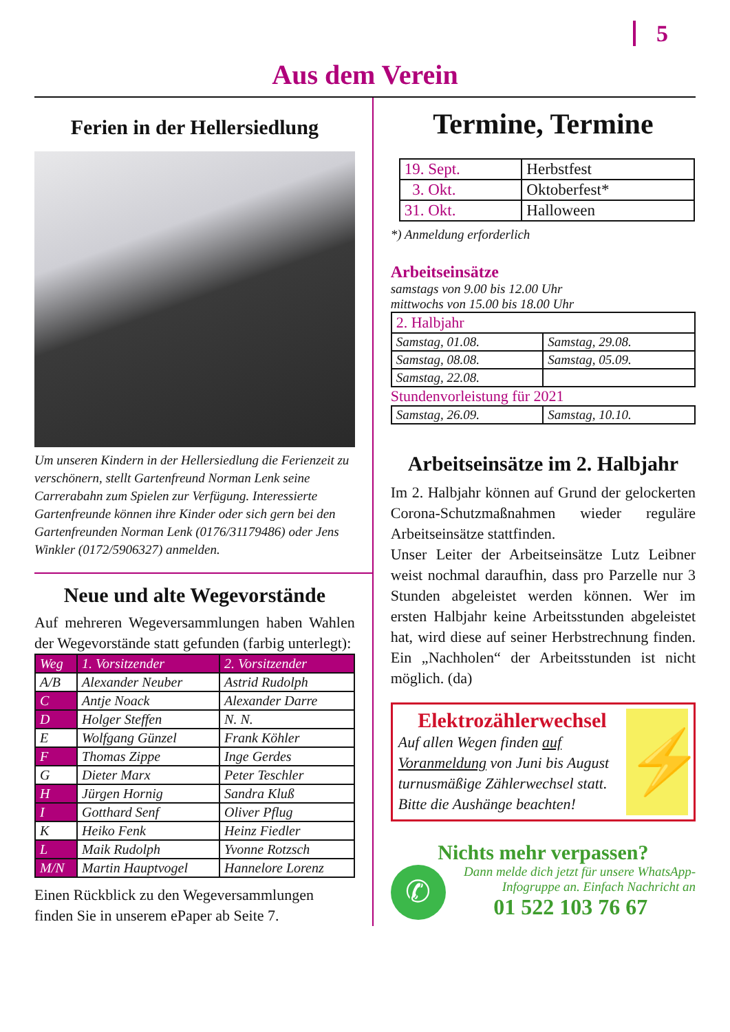5
Aus dem Verein
Ferien in der Hellersiedlung
Um unseren Kindern in der Hellersiedlung die Ferienzeit zu verschönern, stellt Gartenfreund Norman Lenk seine Carrerabahn zum Spielen zur Verfügung. Interessierte Gartenfreunde können ihre Kinder oder sich gern bei den Gartenfreunden Norman Lenk (0176/31179486) oder Jens Winkler (0172/5906327) anmelden.
Neue und alte Wegevorstände
Auf mehreren Wegeversammlungen haben Wahlen der Wegevorstände statt gefunden (farbig unterlegt):
| Weg | 1. Vorsitzender | 2. Vorsitzender |
| --- | --- | --- |
| A/B | Alexander Neuber | Astrid Rudolph |
| C | Antje Noack | Alexander Darre |
| D | Holger Steffen | N. N. |
| E | Wolfgang Günzel | Frank Köhler |
| F | Thomas Zippe | Inge Gerdes |
| G | Dieter Marx | Peter Teschler |
| H | Jürgen Hornig | Sandra Kluß |
| I | Gotthard Senf | Oliver Pflug |
| K | Heiko Fenk | Heinz Fiedler |
| L | Maik Rudolph | Yvonne Rotzsch |
| M/N | Martin Hauptvogel | Hannelore Lorenz |
Einen Rückblick zu den Wegeversammlungen finden Sie in unserem ePaper ab Seite 7.
Termine, Termine
| 19. Sept. | Herbstfest |
| 3. Okt. | Oktoberfest* |
| 31. Okt. | Halloween |
*) Anmeldung erforderlich
Arbeitseinsätze
samstags von 9.00 bis 12.00 Uhr
mittwochs von 15.00 bis 18.00 Uhr
| 2. Halbjahr | |
| Samstag, 01.08. | Samstag, 29.08. |
| Samstag, 08.08. | Samstag, 05.09. |
| Samstag, 22.08. | |
Stundenvorleistung für 2021
| Samstag, 26.09. | Samstag, 10.10. |
Arbeitseinsätze im 2. Halbjahr
Im 2. Halbjahr können auf Grund der gelockerten Corona-Schutzmaßnahmen wieder reguläre Arbeitseinsätze stattfinden.
Unser Leiter der Arbeitseinsätze Lutz Leibner weist nochmal daraufhin, dass pro Parzelle nur 3 Stunden abgeleistet werden können. Wer im ersten Halbjahr keine Arbeitsstunden abgeleistet hat, wird diese auf seiner Herbstrechnung finden. Ein „Nachholen“ der Arbeitsstunden ist nicht möglich. (da)
Elektrozählerwechsel
Auf allen Wegen finden auf Voranmeldung von Juni bis August turnusmäßige Zählerwechsel statt. Bitte die Aushänge beachten!
⚡
Nichts mehr verpassen?
✆
Dann melde dich jetzt für unsere WhatsApp-Infogruppe an. Einfach Nachricht an
01 522 103 76 67